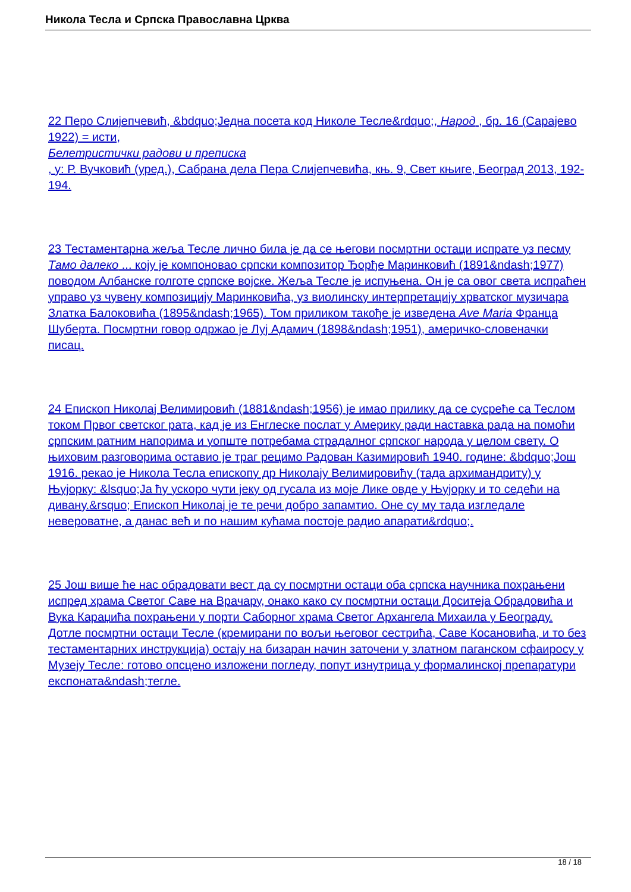Никола Тесла и Српска Православна Црква
22 Перо Слијепчевић, &bdquo;Једна посета код Николе Тесле&rdquo;, Народ , бр. 16 (Сарајево 1922) = исти,
Белетристички радови и преписка
, у: Р. Вучковић (уред.), Сабрана дела Пера Слијепчевића, књ. 9, Свет књиге, Београд 2013, 192-194.
23 Тестаментарна жеља Тесле лично била је да се његови посмртни остаци испрате уз песму Тамо далеко ... коју је компоновао српски композитор Ђорђе Маринковић (1891&ndash;1977) поводом Албанске голготе српске војске. Жеља Тесле је испуњена. Он је са овог света испраћен управо уз чувену композицију Маринковића, уз виолинску интерпретацију хрватског музичара Златка Балоковића (1895&ndash;1965). Том приликом такође је изведена Ave Maria Франца Шуберта. Посмртни говор одржао је Луј Адамич (1898&ndash;1951), америчко-словеначки писац.
24 Епископ Николај Велимировић (1881&ndash;1956) је имао прилику да се сусреће са Теслом током Првог светског рата, кад је из Енглеске послат у Америку ради наставка рада на помоћи српским ратним напорима и уопште потребама страдалног српског народа у целом свету. О њиховим разговорима оставио је траг рецимо Радован Казимировић 1940. године: &bdquo;Још 1916. рекао је Никола Тесла епископу др Николају Велимировићу (тада архимандриту) у Њујорку: &lsquo;Ја ћу ускоро чути јеку од гусала из моје Лике овде у Њујорку и то седећи на дивану.&rsquo; Епископ Николај је те речи добро запамтио. Оне су му тада изгледале невероватне, а данас већ и по нашим кућама постоје радио апарати&rdquo;.
25 Још више ће нас обрадовати вест да су посмртни остаци оба српска научника похрањени испред храма Светог Саве на Врачару, онако како су посмртни остаци Доситеја Обрадовића и Вука Караџића похрањени у порти Саборног храма Светог Архангела Михаила у Београду. Дотле посмртни остаци Тесле (кремирани по вољи његовог сестрића, Саве Косановића, и то без тестаментарних инструкција) остају на бизаран начин заточени у златном паганском сфаиросу у Музеју Тесле: готово опсцено изложени погледу, попут изнутрица у формалинској препаратури експоната&ndash;тегле.
18 / 18